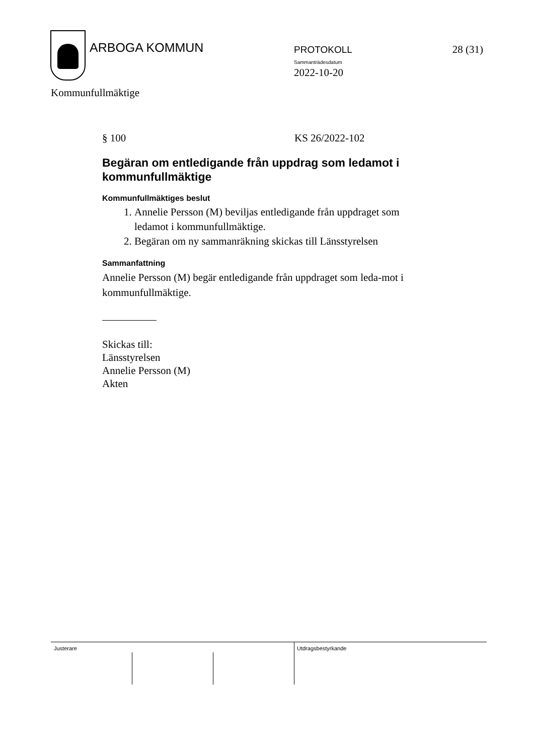ARBOGA KOMMUN PROTOKOLL
Sammanträdesdatum
2022-10-20
28 (31)
Kommunfullmäktige
§ 100 KS 26/2022-102
Begäran om entledigande från uppdrag som ledamot i kommunfullmäktige
Kommunfullmäktiges beslut
1. Annelie Persson (M) beviljas entledigande från uppdraget som ledamot i kommunfullmäktige.
2. Begäran om ny sammanräkning skickas till Länsstyrelsen
Sammanfattning
Annelie Persson (M) begär entledigande från uppdraget som leda-mot i kommunfullmäktige.
Skickas till:
Länsstyrelsen
Annelie Persson (M)
Akten
Justerare Utdragsbestyrkande